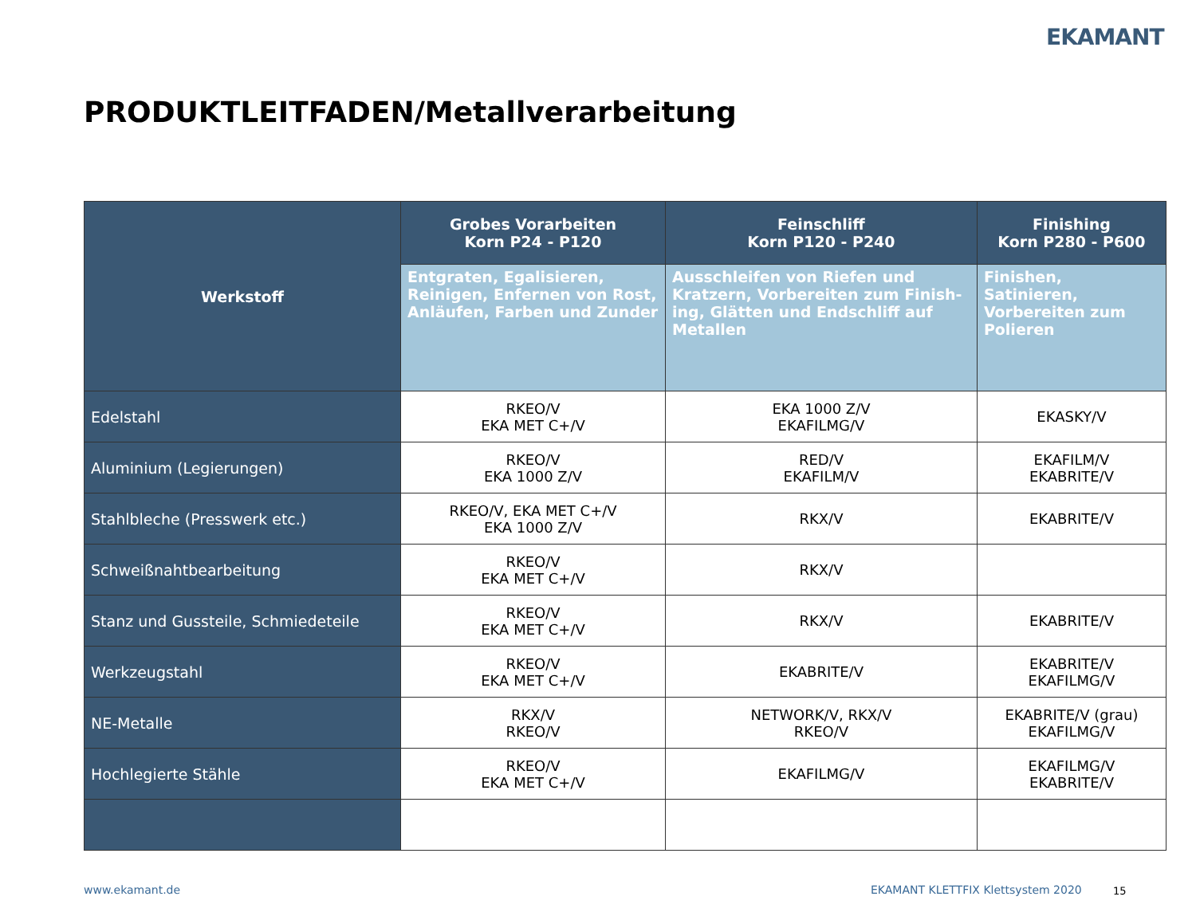EKAMANT
PRODUKTLEITFADEN/Metallverarbeitung
| Werkstoff | Grobes Vorarbeiten Korn P24 - P120 | Feinschliff Korn P120 - P240 | Finishing Korn P280 - P600 |
| --- | --- | --- | --- |
| | Entgraten, Egalisieren, Reinigen, Enfernen von Rost, Anläufen, Farben und Zunder | Ausschleifen von Riefen und Kratzern, Vorbereiten zum Finish­ing, Glätten und Endschliff auf Metallen | Finishen, Satinieren, Vorbereiten zum Polieren |
| Edelstahl | RKEO/V EKA MET C+/V | EKA 1000 Z/V EKAFILMG/V | EKASKY/V |
| Aluminium (Legierungen) | RKEO/V EKA 1000 Z/V | RED/V EKAFILM/V | EKAFILM/V EKABRITE/V |
| Stahlbleche (Presswerk etc.) | RKEO/V, EKA MET C+/V EKA 1000 Z/V | RKX/V | EKABRITE/V |
| Schweißnahtbearbeitung | RKEO/V EKA MET C+/V | RKX/V | |
| Stanz und Gussteile, Schmiedeteile | RKEO/V EKA MET C+/V | RKX/V | EKABRITE/V |
| Werkzeugstahl | RKEO/V EKA MET C+/V | EKABRITE/V | EKABRITE/V EKAFILMG/V |
| NE-Metalle | RKX/V RKEO/V | NETWORK/V, RKX/V RKEO/V | EKABRITE/V (grau) EKAFILMG/V |
| Hochlegierte Stähle | RKEO/V EKA MET C+/V | EKAFILMG/V | EKAFILMG/V EKABRITE/V |
www.ekamant.de
EKAMANT KLETTFIX Klettsystem 2020
15